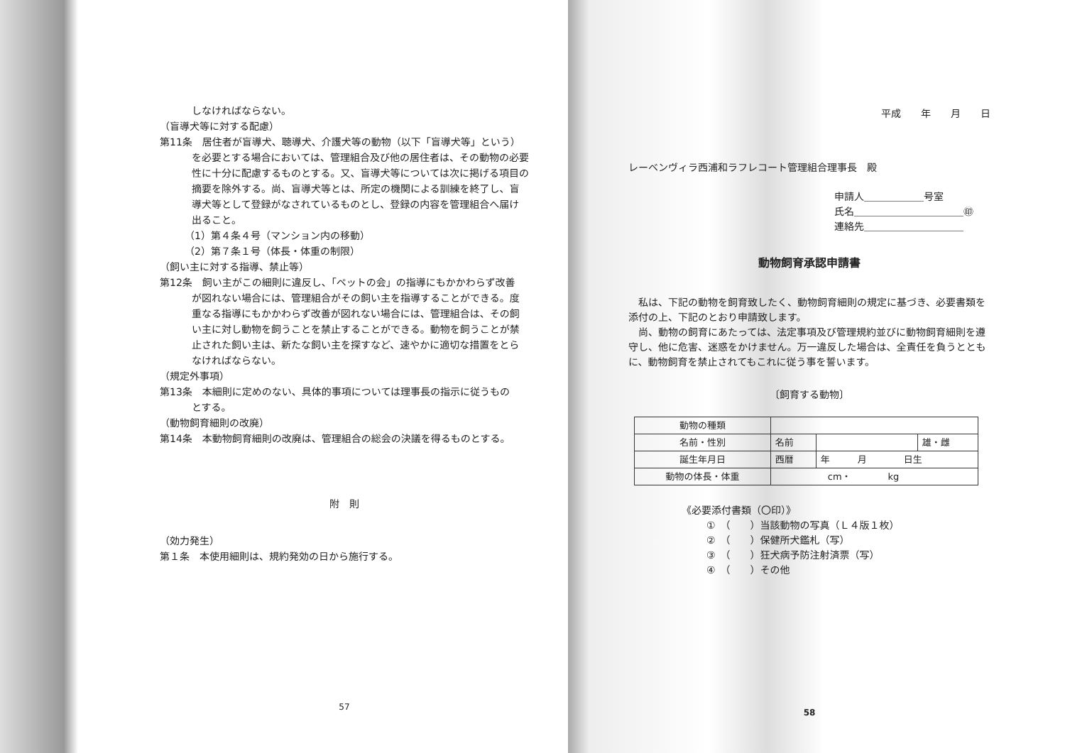しなければならない。
（盲導犬等に対する配慮）
第11条　居住者が盲導犬、聴導犬、介護犬等の動物（以下「盲導犬等」という）
を必要とする場合においては、管理組合及び他の居住者は、その動物の必要性に十分に配慮するものとする。又、盲導犬等については次に掲げる項目の摘要を除外する。尚、盲導犬等とは、所定の機関による訓練を終了し、盲導犬等として登録がなされているものとし、登録の内容を管理組合へ届け出ること。
（1）第４条４号（マンション内の移動）
（2）第７条１号（体長・体重の制限）
（飼い主に対する指導、禁止等）
第12条　飼い主がこの細則に違反し、「ペットの会」の指導にもかかわらず改善
が図れない場合には、管理組合がその飼い主を指導することができる。度重なる指導にもかかわらず改善が図れない場合には、管理組合は、その飼い主に対し動物を飼うことを禁止することができる。動物を飼うことが禁止された飼い主は、新たな飼い主を探すなど、速やかに適切な措置をとらなければならない。
（規定外事項）
第13条　本細則に定めのない、具体的事項については理事長の指示に従うもの
とする。
（動物飼育細則の改廃）
第14条　本動物飼育細則の改廃は、管理組合の総会の決議を得るものとする。
附　則
（効力発生）
第１条　本使用細則は、規約発効の日から施行する。
57
平成　　年　　月　　日
レーベンヴィラ西浦和ラフレコート管理組合理事長　殿
申請人＿＿＿＿＿＿号室
氏名＿＿＿＿＿＿＿＿＿＿＿㊞
連絡先＿＿＿＿＿＿＿＿＿＿
動物飼育承認申請書
　私は、下記の動物を飼育致したく、動物飼育細則の規定に基づき、必要書類を添付の上、下記のとおり申請致します。
　尚、動物の飼育にあたっては、法定事項及び管理規約並びに動物飼育細則を遵守し、他に危害、迷惑をかけません。万一違反した場合は、全責任を負うとともに、動物飼育を禁止されてもこれに従う事を誓います。
〔飼育する動物〕
| 動物の種類 | | | |
| 名前・性別 | 名前 | | 雄・雌 |
| 誕生年月日 | 西暦 | 年 月 日生 | |
| 動物の体長・体重 | cm・ kg | | |
《必要添付書類（〇印）》
①　（　　）当該動物の写真（Ｌ４版１枚）
②　（　　）保健所犬鑑札（写）
③　（　　）狂犬病予防注射済票（写）
④　（　　）その他
58